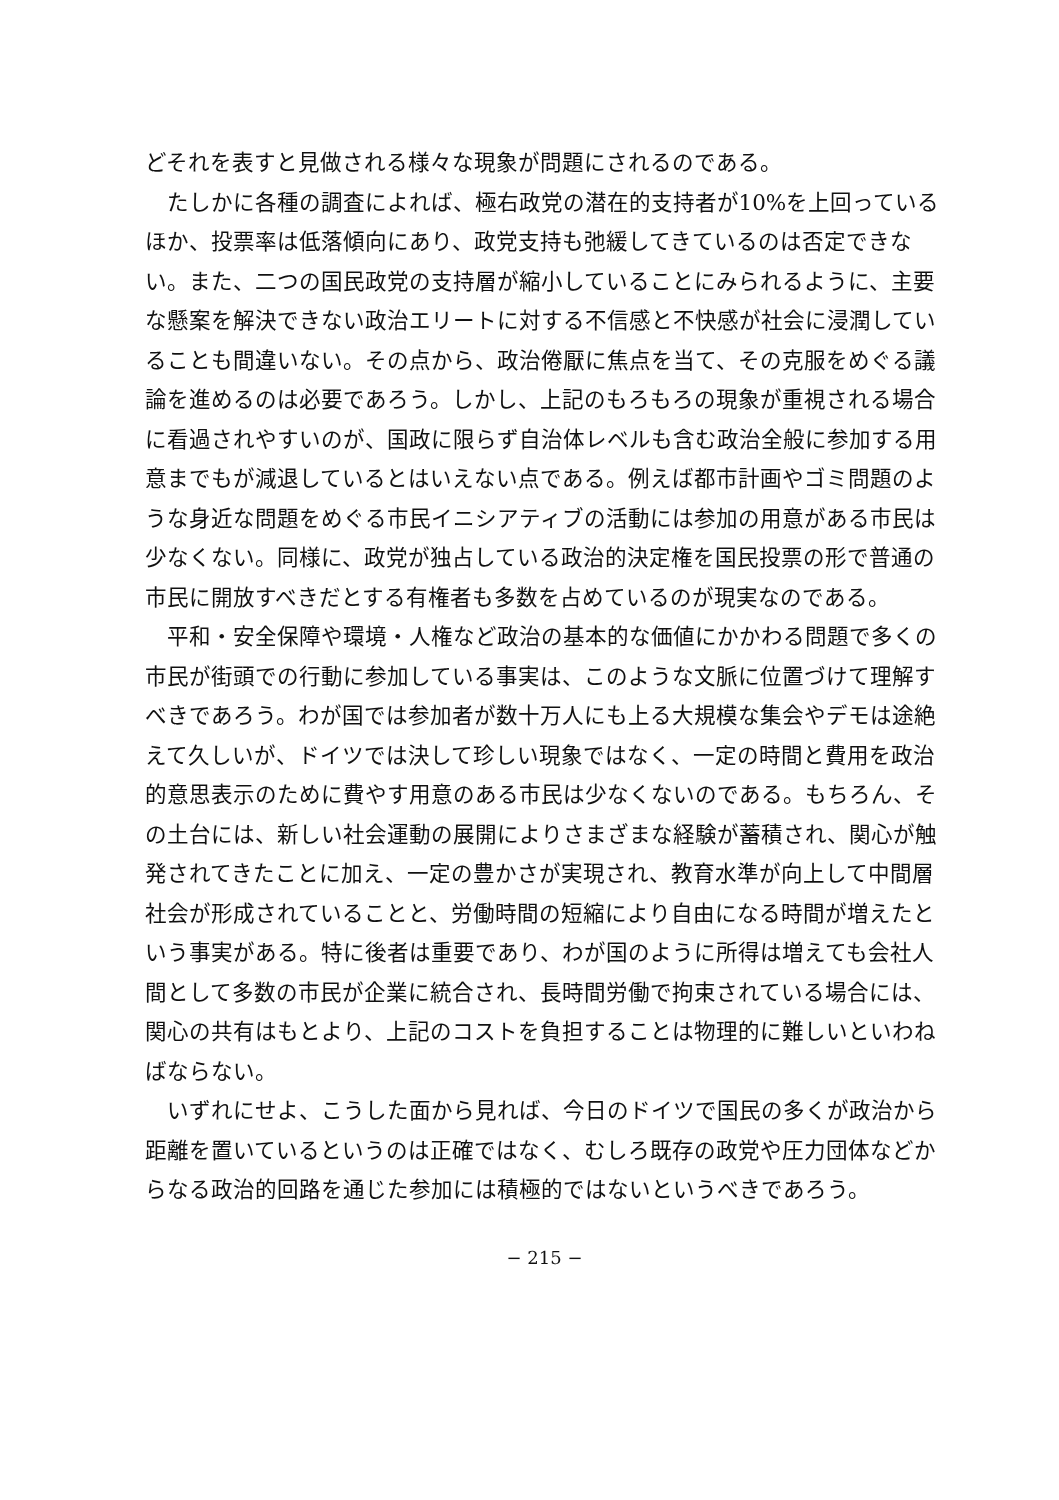どそれを表すと見做される様々な現象が問題にされるのである。
たしかに各種の調査によれば、極右政党の潜在的支持者が10%を上回っているほか、投票率は低落傾向にあり、政党支持も弛緩してきているのは否定できない。また、二つの国民政党の支持層が縮小していることにみられるように、主要な懸案を解決できない政治エリートに対する不信感と不快感が社会に浸潤していることも間違いない。その点から、政治倦厭に焦点を当て、その克服をめぐる議論を進めるのは必要であろう。しかし、上記のもろもろの現象が重視される場合に看過されやすいのが、国政に限らず自治体レベルも含む政治全般に参加する用意までもが減退しているとはいえない点である。例えば都市計画やゴミ問題のような身近な問題をめぐる市民イニシアティブの活動には参加の用意がある市民は少なくない。同様に、政党が独占している政治的決定権を国民投票の形で普通の市民に開放すべきだとする有権者も多数を占めているのが現実なのである。
平和・安全保障や環境・人権など政治の基本的な価値にかかわる問題で多くの市民が街頭での行動に参加している事実は、このような文脈に位置づけて理解すべきであろう。わが国では参加者が数十万人にも上る大規模な集会やデモは途絶えて久しいが、ドイツでは決して珍しい現象ではなく、一定の時間と費用を政治的意思表示のために費やす用意のある市民は少なくないのである。もちろん、その土台には、新しい社会運動の展開によりさまざまな経験が蓄積され、関心が触発されてきたことに加え、一定の豊かさが実現され、教育水準が向上して中間層社会が形成されていることと、労働時間の短縮により自由になる時間が増えたという事実がある。特に後者は重要であり、わが国のように所得は増えても会社人間として多数の市民が企業に統合され、長時間労働で拘束されている場合には、関心の共有はもとより、上記のコストを負担することは物理的に難しいといわねばならない。
いずれにせよ、こうした面から見れば、今日のドイツで国民の多くが政治から距離を置いているというのは正確ではなく、むしろ既存の政党や圧力団体などからなる政治的回路を通じた参加には積極的ではないというべきであろう。
− 215 −